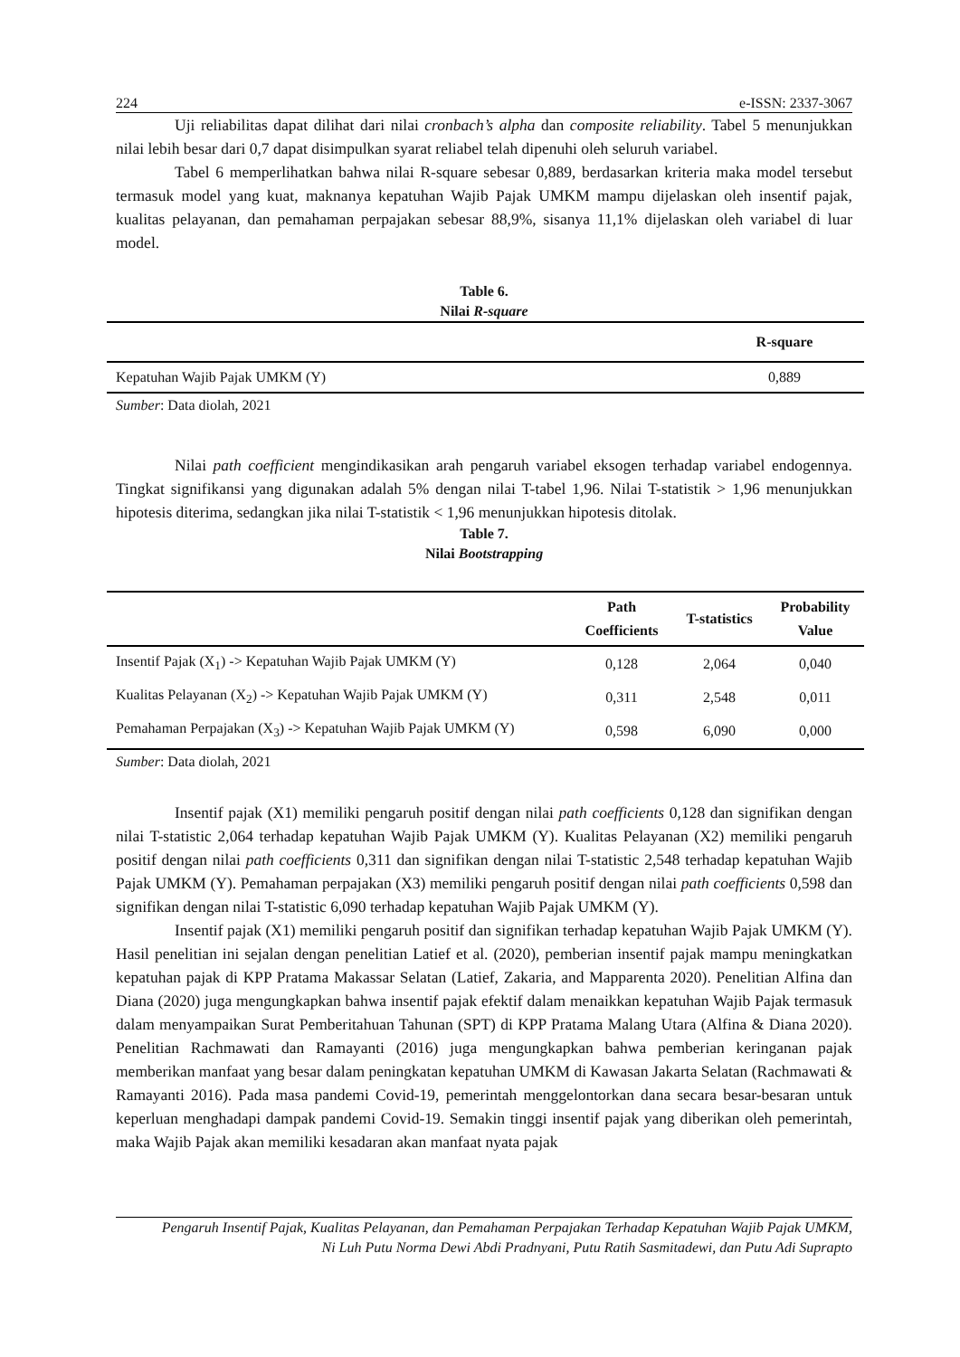224 e-ISSN: 2337-3067
Uji reliabilitas dapat dilihat dari nilai cronbach’s alpha dan composite reliability. Tabel 5 menunjukkan nilai lebih besar dari 0,7 dapat disimpulkan syarat reliabel telah dipenuhi oleh seluruh variabel.
Tabel 6 memperlihatkan bahwa nilai R-square sebesar 0,889, berdasarkan kriteria maka model tersebut termasuk model yang kuat, maknanya kepatuhan Wajib Pajak UMKM mampu dijelaskan oleh insentif pajak, kualitas pelayanan, dan pemahaman perpajakan sebesar 88,9%, sisanya 11,1% dijelaskan oleh variabel di luar model.
Table 6.
Nilai R-square
| | R-square |
| Kepatuhan Wajib Pajak UMKM (Y) | 0,889 |
Sumber: Data diolah, 2021
Nilai path coefficient mengindikasikan arah pengaruh variabel eksogen terhadap variabel endogennya. Tingkat signifikansi yang digunakan adalah 5% dengan nilai T-tabel 1,96. Nilai T-statistik > 1,96 menunjukkan hipotesis diterima, sedangkan jika nilai T-statistik < 1,96 menunjukkan hipotesis ditolak.
Table 7.
Nilai Bootstrapping
| | Path Coefficients | T-statistics | Probability Value |
| Insentif Pajak (X<sub>1</sub>) -> Kepatuhan Wajib Pajak UMKM (Y) | 0,128 | 2,064 | 0,040 |
| Kualitas Pelayanan (X<sub>2</sub>) -> Kepatuhan Wajib Pajak UMKM (Y) | 0,311 | 2,548 | 0,011 |
| Pemahaman Perpajakan (X<sub>3</sub>) -> Kepatuhan Wajib Pajak UMKM (Y) | 0,598 | 6,090 | 0,000 |
Sumber: Data diolah, 2021
Insentif pajak (X1) memiliki pengaruh positif dengan nilai path coefficients 0,128 dan signifikan dengan nilai T-statistic 2,064 terhadap kepatuhan Wajib Pajak UMKM (Y). Kualitas Pelayanan (X2) memiliki pengaruh positif dengan nilai path coefficients 0,311 dan signifikan dengan nilai T-statistic 2,548 terhadap kepatuhan Wajib Pajak UMKM (Y). Pemahaman perpajakan (X3) memiliki pengaruh positif dengan nilai path coefficients 0,598 dan signifikan dengan nilai T-statistic 6,090 terhadap kepatuhan Wajib Pajak UMKM (Y).
Insentif pajak (X1) memiliki pengaruh positif dan signifikan terhadap kepatuhan Wajib Pajak UMKM (Y). Hasil penelitian ini sejalan dengan penelitian Latief et al. (2020), pemberian insentif pajak mampu meningkatkan kepatuhan pajak di KPP Pratama Makassar Selatan (Latief, Zakaria, and Mapparenta 2020). Penelitian Alfina dan Diana (2020) juga mengungkapkan bahwa insentif pajak efektif dalam menaikkan kepatuhan Wajib Pajak termasuk dalam menyampaikan Surat Pemberitahuan Tahunan (SPT) di KPP Pratama Malang Utara (Alfina & Diana 2020). Penelitian Rachmawati dan Ramayanti (2016) juga mengungkapkan bahwa pemberian keringanan pajak memberikan manfaat yang besar dalam peningkatan kepatuhan UMKM di Kawasan Jakarta Selatan (Rachmawati & Ramayanti 2016). Pada masa pandemi Covid-19, pemerintah menggelontorkan dana secara besar-besaran untuk keperluan menghadapi dampak pandemi Covid-19. Semakin tinggi insentif pajak yang diberikan oleh pemerintah, maka Wajib Pajak akan memiliki kesadaran akan manfaat nyata pajak
Pengaruh Insentif Pajak, Kualitas Pelayanan, dan Pemahaman Perpajakan Terhadap Kepatuhan Wajib Pajak UMKM,
Ni Luh Putu Norma Dewi Abdi Pradnyani, Putu Ratih Sasmitadewi, dan Putu Adi Suprapto